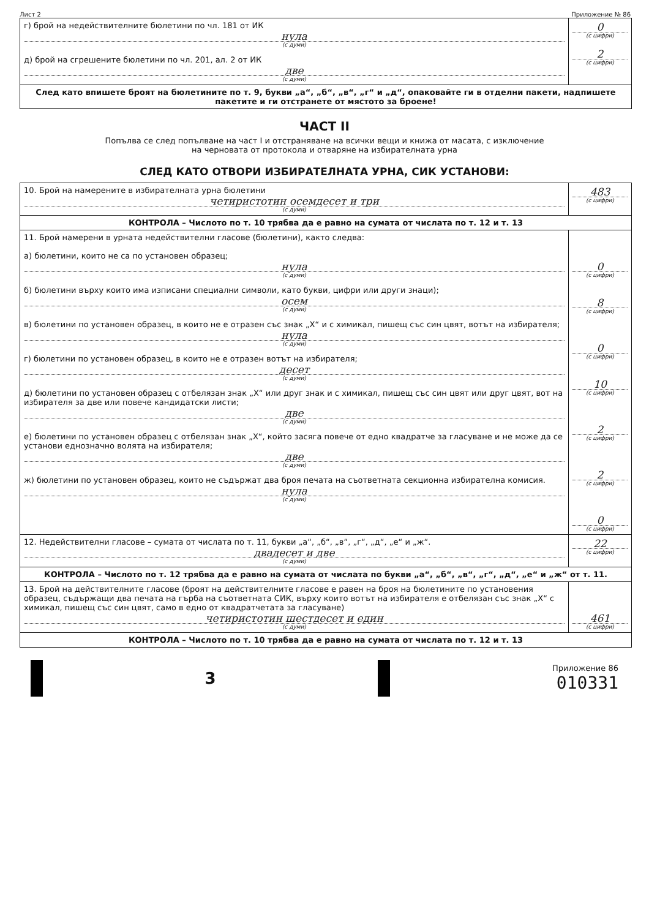Лист 2 Приложение № 86
| г) брой на недействителните бюлетини по чл. 181 от ИК нула (с думи) д) брой на сгрешените бюлетини по чл. 201, ал. 2 от ИК две (с думи) | 0 (с цифри) 2 (с цифри) |
| След като впишете броят на бюлетините по т. 9, букви „а“, „б“, „в“, „г“ и „д“, опаковайте ги в отделни пакети, надпишете пакетите и ги отстранете от мястото за броене! | |
ЧАСТ II
Попълва се след попълване на част I и отстраняване на всички вещи и книжа от масата, с изключение
на черновата от протокола и отваряне на избирателната урна
СЛЕД КАТО ОТВОРИ ИЗБИРАТЕЛНАТА УРНА, СИК УСТАНОВИ:
| 10. Брой на намерените в избирателната урна бюлетини четиристотин осемдесет и три (с думи) | 483 (с цифри) |
| КОНТРОЛА – Числото по т. 10 трябва да е равно на сумата от числата по т. 12 и т. 13 | |
| 11. Брой намерени в урната недействителни гласове (бюлетини), както следва: а) бюлетини, които не са по установен образец; нула (с думи) б) бюлетини върху които има изписани специални символи, като букви, цифри или други знаци); осем (с думи) в) бюлетини по установен образец, в които не е отразен със знак „Х“ и с химикал, пишещ със син цвят, вотът на избирателя; нула (с думи) г) бюлетини по установен образец, в които не е отразен вотът на избирателя; десет (с думи) д) бюлетини по установен образец с отбелязан знак „Х“ или друг знак и с химикал, пишещ със син цвят или друг цвят, вот на избирателя за две или повече кандидатски листи; две (с думи) е) бюлетини по установен образец с отбелязан знак „Х“, който засяга повече от едно квадратче за гласуване и не може да се установи еднозначно волята на избирателя; две (с думи) ж) бюлетини по установен образец, които не съдържат два броя печата на съответната секционна избирателна комисия. нула (с думи) | 0 (с цифри) 8 (с цифри) 0 (с цифри) 10 (с цифри) 2 (с цифри) 2 (с цифри) 0 (с цифри) |
| 12. Недействителни гласове – сумата от числата по т. 11, букви „а“, „б“, „в“, „г“, „д“, „е“ и „ж“. двадесет и две (с думи) | 22 (с цифри) |
| КОНТРОЛА – Числото по т. 12 трябва да е равно на сумата от числата по букви „а“, „б“, „в“, „г“, „д“, „е“ и „ж“ от т. 11. | |
| 13. Брой на действителните гласове (броят на действителните гласове е равен на броя на бюлетините по установения образец, съдържащи два печата на гърба на съответната СИК, върху които вотът на избирателя е отбелязан със знак „Х“ с химикал, пишещ със син цвят, само в едно от квадратчетата за гласуване) четиристотин шестдесет и един (с думи) | 461 (с цифри) |
| КОНТРОЛА – Числото по т. 10 трябва да е равно на сумата от числата по т. 12 и т. 13 | |
3
Приложение 86
010331